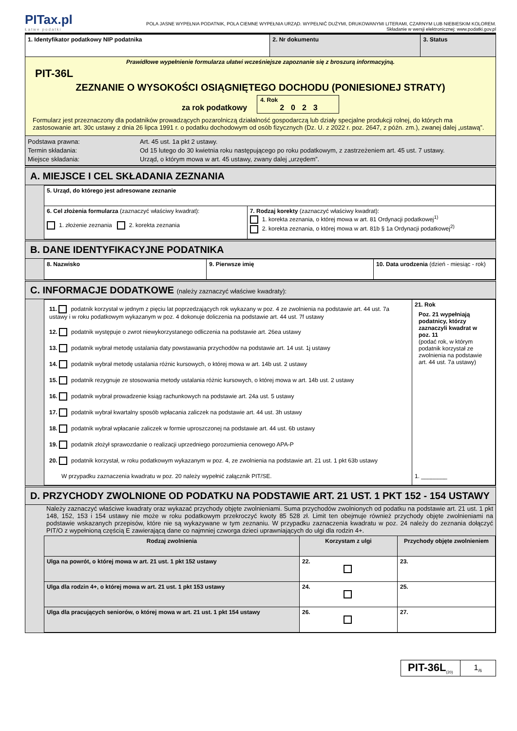PITax.pl
Łatwe podatki
POLA JASNE WYPEŁNIA PODATNIK, POLA CIEMNE WYPEŁNIA URZĄD. WYPEŁNIĆ DUŻYMI, DRUKOWANYMI LITERAMI, CZARNYM LUB NIEBIESKIM KOLOREM.
Składanie w wersji elektronicznej: www.podatki.gov.pl
| 1. Identyfikator podatkowy NIP podatnika | 2. Nr dokumentu | 3. Status |
| Prawidłowe wypełnienie formularza ułatwi wcześniejsze zapoznanie się z broszurą informacyjną. PIT-36L ZEZNANIE O WYSOKOŚCI OSIĄGNIĘTEGO DOCHODU (PONIESIONEJ STRATY) za rok podatkowy 4. Rok 2023 Formularz jest przeznaczony dla podatników prowadzących pozarolniczą działalność gospodarczą lub działy specjalne produkcji rolnej, do których ma zastosowanie art. 30c ustawy z dnia 26 lipca 1991 r. o podatku dochodowym od osób fizycznych (Dz. U. z 2022 r. poz. 2647, z późn. zm.), zwanej dalej „ustawą”. | | |
| Podstawa prawna: Art. 45 ust. 1a pkt 2 ustawy. Termin składania: Od 15 lutego do 30 kwietnia roku następującego po roku podatkowym, z zastrzeżeniem art. 45 ust. 7 ustawy. Miejsce składania: Urząd, o którym mowa w art. 45 ustawy, zwany dalej „urzędem”. | | |
A. MIEJSCE I CEL SKŁADANIA ZEZNANIA
| 5. Urząd, do którego jest adresowane zeznanie | |
| 6. Cel złożenia formularza (zaznaczyć właściwy kwadrat): 1. złożenie zeznania 2. korekta zeznania | 7. Rodzaj korekty (zaznaczyć właściwy kwadrat): 1. korekta zeznania, o której mowa w art. 81 Ordynacji podatkowej<sup>1)</sup> 2. korekta zeznania, o której mowa w art. 81b § 1a Ordynacji podatkowej<sup>2)</sup> |
B. DANE IDENTYFIKACYJNE PODATNIKA
| 8. Nazwisko | 9. Pierwsze imię | 10. Data urodzenia (dzień - miesiąc - rok) |
C. INFORMACJE DODATKOWE (należy zaznaczyć właściwe kwadraty):
| 11. podatnik korzystał w jednym z pięciu lat poprzedzających rok wykazany w poz. 4 ze zwolnienia na podstawie art. 44 ust. 7a ustawy i w roku podatkowym wykazanym w poz. 4 dokonuje doliczenia na podstawie art. 44 ust. 7f ustawy 12. podatnik występuje o zwrot niewykorzystanego odliczenia na podstawie art. 26ea ustawy 13. podatnik wybrał metodę ustalania daty powstawania przychodów na podstawie art. 14 ust. 1j ustawy 14. podatnik wybrał metodę ustalania różnic kursowych, o której mowa w art. 14b ust. 2 ustawy 15. podatnik rezygnuje ze stosowania metody ustalania różnic kursowych, o której mowa w art. 14b ust. 2 ustawy 16. podatnik wybrał prowadzenie ksiąg rachunkowych na podstawie art. 24a ust. 5 ustawy 17. podatnik wybrał kwartalny sposób wpłacania zaliczek na podstawie art. 44 ust. 3h ustawy 18. podatnik wybrał wpłacanie zaliczek w formie uproszczonej na podstawie art. 44 ust. 6b ustawy 19. podatnik złożył sprawozdanie o realizacji uprzedniego porozumienia cenowego APA-P 20. podatnik korzystał, w roku podatkowym wykazanym w poz. 4, ze zwolnienia na podstawie art. 21 ust. 1 pkt 63b ustawy W przypadku zaznaczenia kwadratu w poz. 20 należy wypełnić załącznik PIT/SE. | 21. Rok Poz. 21 wypełniają podatnicy, którzy zaznaczyli kwadrat w poz. 11 (podać rok, w którym podatnik korzystał ze zwolnienia na podstawie art. 44 ust. 7a ustawy) 1. ________ |
D. PRZYCHODY ZWOLNIONE OD PODATKU NA PODSTAWIE ART. 21 UST. 1 PKT 152 - 154 USTAWY
Należy zaznaczyć właściwe kwadraty oraz wykazać przychody objęte zwolnieniami. Suma przychodów zwolnionych od podatku na podstawie art. 21 ust. 1 pkt 148, 152, 153 i 154 ustawy nie może w roku podatkowym przekroczyć kwoty 85 528 zł. Limit ten obejmuje również przychody objęte zwolnieniami na podstawie wskazanych przepisów, które nie są wykazywane w tym zeznaniu. W przypadku zaznaczenia kwadratu w poz. 24 należy do zeznania dołączyć PIT/O z wypełnioną częścią E zawierającą dane co najmniej czworga dzieci uprawniających do ulgi dla rodzin 4+.
| Rodzaj zwolnienia | Korzystam z ulgi | Przychody objęte zwolnieniem |
| --- | --- | --- |
| Ulga na powrót, o której mowa w art. 21 ust. 1 pkt 152 ustawy | 22. | 23. |
| Ulga dla rodzin 4+, o której mowa w art. 21 ust. 1 pkt 153 ustawy | 24. | 25. |
| Ulga dla pracujących seniorów, o której mowa w art. 21 ust. 1 pkt 154 ustawy | 26. | 27. |
PIT-36L<sub>(20)</sub>
1<sub>/6</sub>